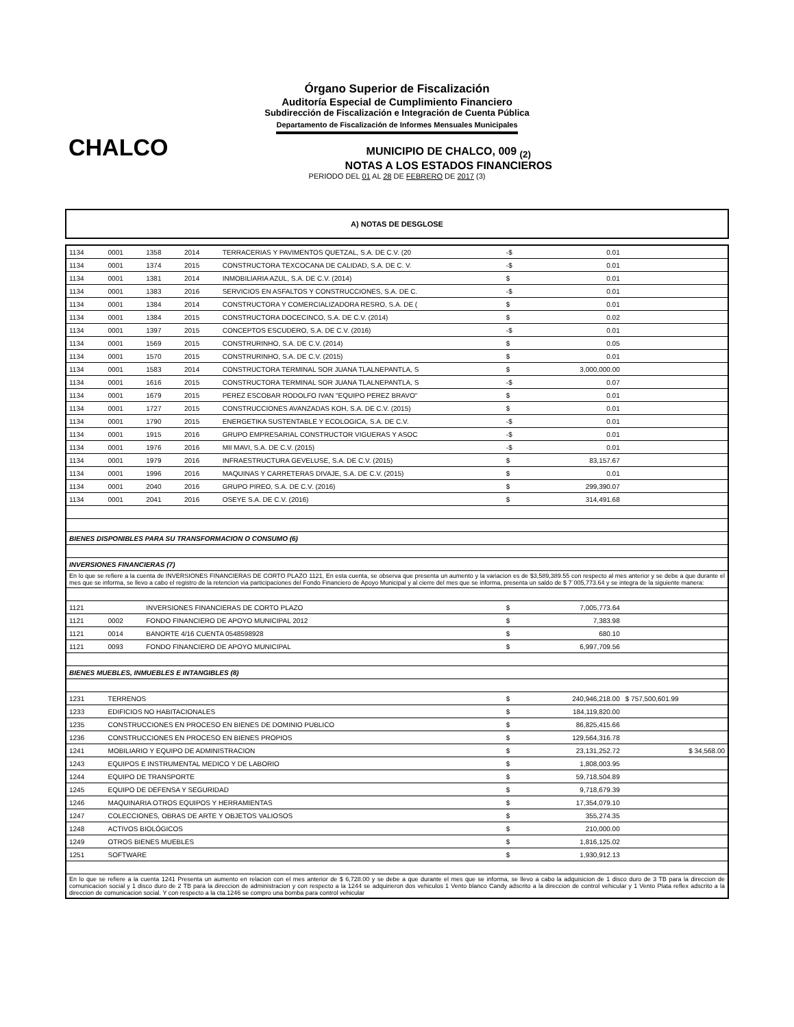Órgano Superior de Fiscalización
Auditoría Especial de Cumplimiento Financiero
Subdirección de Fiscalización e Integración de Cuenta Pública
Departamento de Fiscalización de Informes Mensuales Municipales
CHALCO
MUNICIPIO DE CHALCO, 009 <sub>(2)</sub>
NOTAS A LOS ESTADOS FINANCIEROS
PERIODO DEL 01 AL 28 DE FEBRERO DE 2017 (3)
A) NOTAS DE DESGLOSE
| 1134 | 0001 | 1358 | 2014 | TERRACERIAS Y PAVIMENTOS QUETZAL, S.A. DE C.V. (20 | -$ | 0.01 | |
| 1134 | 0001 | 1374 | 2015 | CONSTRUCTORA TEXCOCANA DE CALIDAD, S.A. DE C. V. | -$ | 0.01 | |
| 1134 | 0001 | 1381 | 2014 | INMOBILIARIA AZUL, S.A. DE C.V. (2014) | $ | 0.01 | |
| 1134 | 0001 | 1383 | 2016 | SERVICIOS EN ASFALTOS Y CONSTRUCCIONES, S.A. DE C. | -$ | 0.01 | |
| 1134 | 0001 | 1384 | 2014 | CONSTRUCTORA Y COMERCIALIZADORA RESRO, S.A. DE ( | $ | 0.01 | |
| 1134 | 0001 | 1384 | 2015 | CONSTRUCTORA DOCECINCO, S.A. DE C.V. (2014) | $ | 0.02 | |
| 1134 | 0001 | 1397 | 2015 | CONCEPTOS ESCUDERO, S.A. DE C.V. (2016) | -$ | 0.01 | |
| 1134 | 0001 | 1569 | 2015 | CONSTRURINHO, S.A. DE C.V. (2014) | $ | 0.05 | |
| 1134 | 0001 | 1570 | 2015 | CONSTRURINHO, S.A. DE C.V. (2015) | $ | 0.01 | |
| 1134 | 0001 | 1583 | 2014 | CONSTRUCTORA TERMINAL SOR JUANA TLALNEPANTLA, S | $ | 3,000,000.00 | |
| 1134 | 0001 | 1616 | 2015 | CONSTRUCTORA TERMINAL SOR JUANA TLALNEPANTLA, S | -$ | 0.07 | |
| 1134 | 0001 | 1679 | 2015 | PEREZ ESCOBAR RODOLFO IVAN "EQUIPO PEREZ BRAVO" | $ | 0.01 | |
| 1134 | 0001 | 1727 | 2015 | CONSTRUCCIONES AVANZADAS KOH, S.A. DE C.V. (2015) | $ | 0.01 | |
| 1134 | 0001 | 1790 | 2015 | ENERGETIKA SUSTENTABLE Y ECOLOGICA, S.A. DE C.V. | -$ | 0.01 | |
| 1134 | 0001 | 1915 | 2016 | GRUPO EMPRESARIAL CONSTRUCTOR VIGUERAS Y ASOC | -$ | 0.01 | |
| 1134 | 0001 | 1976 | 2016 | MII MAVI, S.A. DE C.V. (2015) | -$ | 0.01 | |
| 1134 | 0001 | 1979 | 2016 | INFRAESTRUCTURA GEVELUSE, S.A. DE C.V. (2015) | $ | 83,157.67 | |
| 1134 | 0001 | 1996 | 2016 | MAQUINAS Y CARRETERAS DIVAJE, S.A. DE C.V. (2015) | $ | 0.01 | |
| 1134 | 0001 | 2040 | 2016 | GRUPO PIREO, S.A. DE C.V. (2016) | $ | 299,390.07 | |
| 1134 | 0001 | 2041 | 2016 | OSEYE S.A. DE C.V. (2016) | $ | 314,491.68 | |
| BIENES DISPONIBLES PARA SU TRANSFORMACION O CONSUMO (6) | | | | | | | |
| INVERSIONES FINANCIERAS (7) | | | | | | | |
| En lo que se refiere a la cuenta de INVERSIONES FINANCIERAS DE CORTO PLAZO 1121, En esta cuenta, se observa que presenta un aumento y la variacion es de $3,589,389.55 con respecto al mes anterior y se debe a que durante el mes que se informa, se llevo a cabo el registro de la retencion via participaciones del Fondo Financiero de Apoyo Municipal y al cierre del mes que se informa, presenta un saldo de $ 7´005,773.64 y se integra de la siguiente manera: | | | | | | | |
| 1121 | | INVERSIONES FINANCIERAS DE CORTO PLAZO | | | $ | 7,005,773.64 | |
| 1121 | 0002 | FONDO FINANCIERO DE APOYO MUNICIPAL 2012 | | | $ | 7,383.98 | |
| 1121 | 0014 | BANORTE 4/16 CUENTA 0548598928 | | | $ | 680.10 | |
| 1121 | 0093 | FONDO FINANCIERO DE APOYO MUNICIPAL | | | $ | 6,997,709.56 | |
| BIENES MUEBLES, INMUEBLES E INTANGIBLES (8) | | | | | | | |
| 1231 | TERRENOS | | | | $ | 240,946,218.00 | $ 757,500,601.99 |
| 1233 | EDIFICIOS NO HABITACIONALES | | | | $ | 184,119,820.00 | |
| 1235 | CONSTRUCCIONES EN PROCESO EN BIENES DE DOMINIO PUBLICO | | | | $ | 86,825,415.66 | |
| 1236 | CONSTRUCCIONES EN PROCESO EN BIENES PROPIOS | | | | $ | 129,564,316.78 | |
| 1241 | MOBILIARIO Y EQUIPO DE ADMINISTRACION | | | | $ | 23,131,252.72 | $ 34,568.00 |
| 1243 | EQUIPOS E INSTRUMENTAL MEDICO Y DE LABORIO | | | | $ | 1,808,003.95 | |
| 1244 | EQUIPO DE TRANSPORTE | | | | $ | 59,718,504.89 | |
| 1245 | EQUIPO DE DEFENSA Y SEGURIDAD | | | | $ | 9,718,679.39 | |
| 1246 | MAQUINARIA OTROS EQUIPOS Y HERRAMIENTAS | | | | $ | 17,354,079.10 | |
| 1247 | COLECCIONES, OBRAS DE ARTE Y OBJETOS VALIOSOS | | | | $ | 355,274.35 | |
| 1248 | ACTIVOS BIOLÓGICOS | | | | $ | 210,000.00 | |
| 1249 | OTROS BIENES MUEBLES | | | | $ | 1,816,125.02 | |
| 1251 | SOFTWARE | | | | $ | 1,930,912.13 | |
| En lo que se refiere a la cuenta 1241 Presenta un aumento en relacion con el mes anterior de $ 6,728.00 y se debe a que durante el mes que se informa, se llevo a cabo la adquisicion de 1 disco duro de 3 TB para la direccion de comunicacion social y 1 disco duro de 2 TB para la direccion de administracion y con respecto a la 1244 se adquirieron dos vehiculos 1 Vento blanco Candy adscrito a la direccion de control vehicular y 1 Vento Plata reflex adscrito a la direccion de comunicacion social. Y con respecto a la cta.1246 se compro una bomba para control vehicular | | | | | | | |